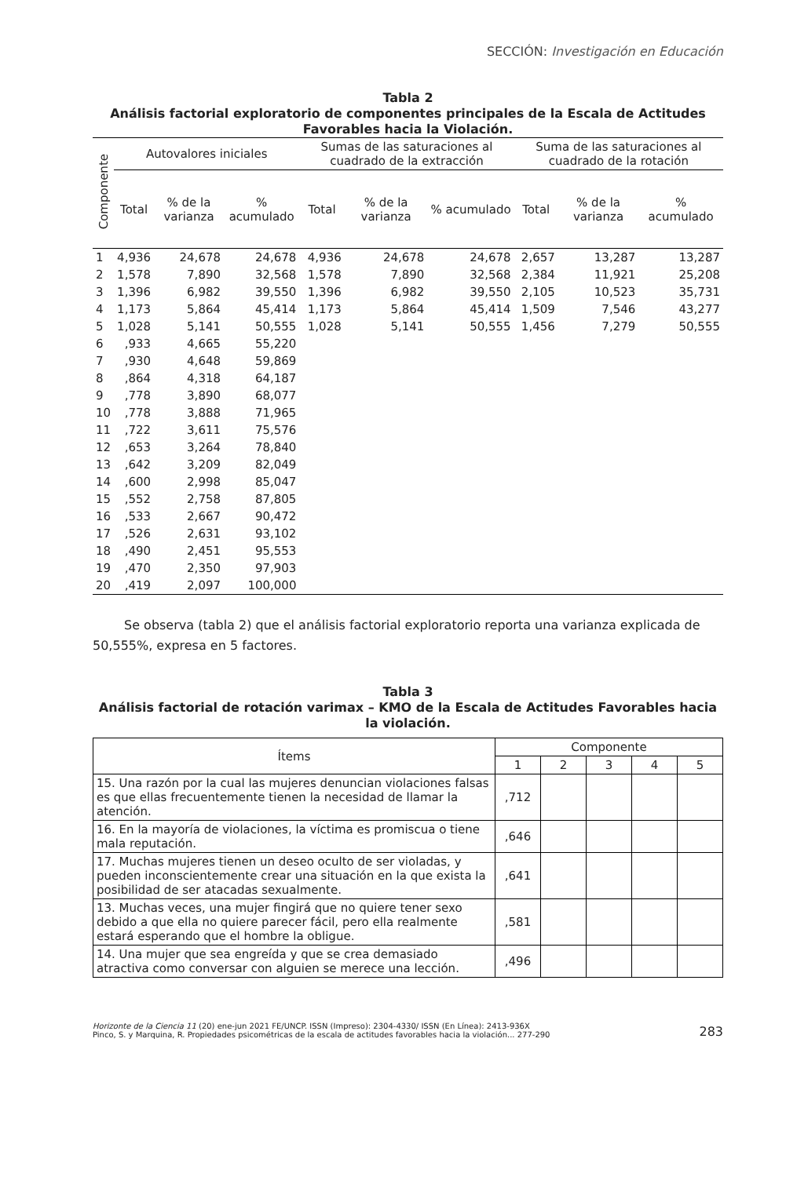SECCIÓN: Investigación en Educación
Tabla 2
Análisis factorial exploratorio de componentes principales de la Escala de Actitudes Favorables hacia la Violación.
| Componente | Autovalores iniciales | | | Sumas de las saturaciones al cuadrado de la extracción | | | Suma de las saturaciones al cuadrado de la rotación | | |
| --- | --- | --- | --- | --- | --- | --- | --- | --- | --- |
| | Total | % de la varianza | % acumulado | Total | % de la varianza | % acumulado | Total | % de la varianza | % acumulado |
| 1 | 4,936 | 24,678 | 24,678 | 4,936 | 24,678 | 24,678 | 2,657 | 13,287 | 13,287 |
| 2 | 1,578 | 7,890 | 32,568 | 1,578 | 7,890 | 32,568 | 2,384 | 11,921 | 25,208 |
| 3 | 1,396 | 6,982 | 39,550 | 1,396 | 6,982 | 39,550 | 2,105 | 10,523 | 35,731 |
| 4 | 1,173 | 5,864 | 45,414 | 1,173 | 5,864 | 45,414 | 1,509 | 7,546 | 43,277 |
| 5 | 1,028 | 5,141 | 50,555 | 1,028 | 5,141 | 50,555 | 1,456 | 7,279 | 50,555 |
| 6 | ,933 | 4,665 | 55,220 | | | | | | |
| 7 | ,930 | 4,648 | 59,869 | | | | | | |
| 8 | ,864 | 4,318 | 64,187 | | | | | | |
| 9 | ,778 | 3,890 | 68,077 | | | | | | |
| 10 | ,778 | 3,888 | 71,965 | | | | | | |
| 11 | ,722 | 3,611 | 75,576 | | | | | | |
| 12 | ,653 | 3,264 | 78,840 | | | | | | |
| 13 | ,642 | 3,209 | 82,049 | | | | | | |
| 14 | ,600 | 2,998 | 85,047 | | | | | | |
| 15 | ,552 | 2,758 | 87,805 | | | | | | |
| 16 | ,533 | 2,667 | 90,472 | | | | | | |
| 17 | ,526 | 2,631 | 93,102 | | | | | | |
| 18 | ,490 | 2,451 | 95,553 | | | | | | |
| 19 | ,470 | 2,350 | 97,903 | | | | | | |
| 20 | ,419 | 2,097 | 100,000 | | | | | | |
Se observa (tabla 2) que el análisis factorial exploratorio reporta una varianza explicada de 50,555%, expresa en 5 factores.
Tabla 3
Análisis factorial de rotación varimax – KMO de la Escala de Actitudes Favorables hacia la violación.
| Ítems | Componente | | | | |
| --- | --- | --- | --- | --- | --- |
| | 1 | 2 | 3 | 4 | 5 |
| 15. Una razón por la cual las mujeres denuncian violaciones falsas es que ellas frecuentemente tienen la necesidad de llamar la atención. | ,712 | | | | |
| 16. En la mayoría de violaciones, la víctima es promiscua o tiene mala reputación. | ,646 | | | | |
| 17. Muchas mujeres tienen un deseo oculto de ser violadas, y pueden inconscientemente crear una situación en la que exista la posibilidad de ser atacadas sexualmente. | ,641 | | | | |
| 13. Muchas veces, una mujer fingirá que no quiere tener sexo debido a que ella no quiere parecer fácil, pero ella realmente estará esperando que el hombre la obligue. | ,581 | | | | |
| 14. Una mujer que sea engreída y que se crea demasiado atractiva como conversar con alguien se merece una lección. | ,496 | | | | |
Horizonte de la Ciencia 11 (20) ene-jun 2021 FE/UNCP. ISSN (Impreso): 2304-4330/ ISSN (En Línea): 2413-936X
Pinco, S. y Marquina, R. Propiedades psicométricas de la escala de actitudes favorables hacia la violación... 277-290
283